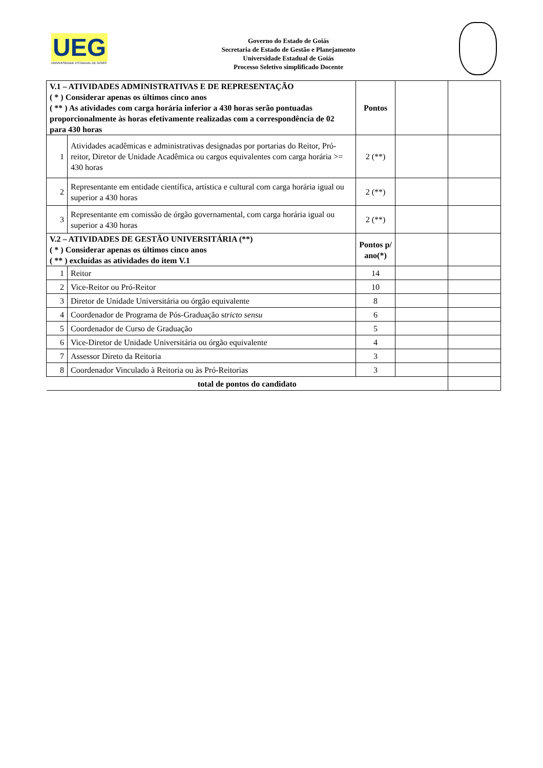UEG
UNIVERSIDADE ESTADUAL DE GOIÁS
Governo do Estado de Goiás
Secretaria de Estado de Gestão e Planejamento
Universidade Estadual de Goiás
Processo Seletivo simplificado Docente
| V.1 – ATIVIDADES ADMINISTRATIVAS E DE REPRESENTAÇÃO ( * ) Considerar apenas os últimos cinco anos ( ** ) As atividades com carga horária inferior a 430 horas serão pontuadas proporcionalmente às horas efetivamente realizadas com a correspondência de 02 para 430 horas | | Pontos | | |
| 1 | Atividades acadêmicas e administrativas designadas por portarias do Reitor, Pró-reitor, Diretor de Unidade Acadêmica ou cargos equivalentes com carga horária >= 430 horas | 2 (**) | | |
| 2 | Representante em entidade científica, artística e cultural com carga horária igual ou superior a 430 horas | 2 (**) | | |
| 3 | Representante em comissão de órgão governamental, com carga horária igual ou superior a 430 horas | 2 (**) | | |
| V.2 – ATIVIDADES DE GESTÃO UNIVERSITÁRIA (**) ( * ) Considerar apenas os últimos cinco anos ( ** ) excluídas as atividades do item V.1 | | Pontos p/ ano(*) | | |
| 1 | Reitor | 14 | | |
| 2 | Vice-Reitor ou Pró-Reitor | 10 | | |
| 3 | Diretor de Unidade Universitária ou órgão equivalente | 8 | | |
| 4 | Coordenador de Programa de Pós-Graduação s tricto sensu | 6 | | |
| 5 | Coordenador de Curso de Graduação | 5 | | |
| 6 | Vice-Diretor de Unidade Universitária ou órgão equivalente | 4 | | |
| 7 | Assessor Direto da Reitoria | 3 | | |
| 8 | Coordenador Vinculado à Reitoria ou às Pró-Reitorias | 3 | | |
| total de pontos do candidato | | | | |